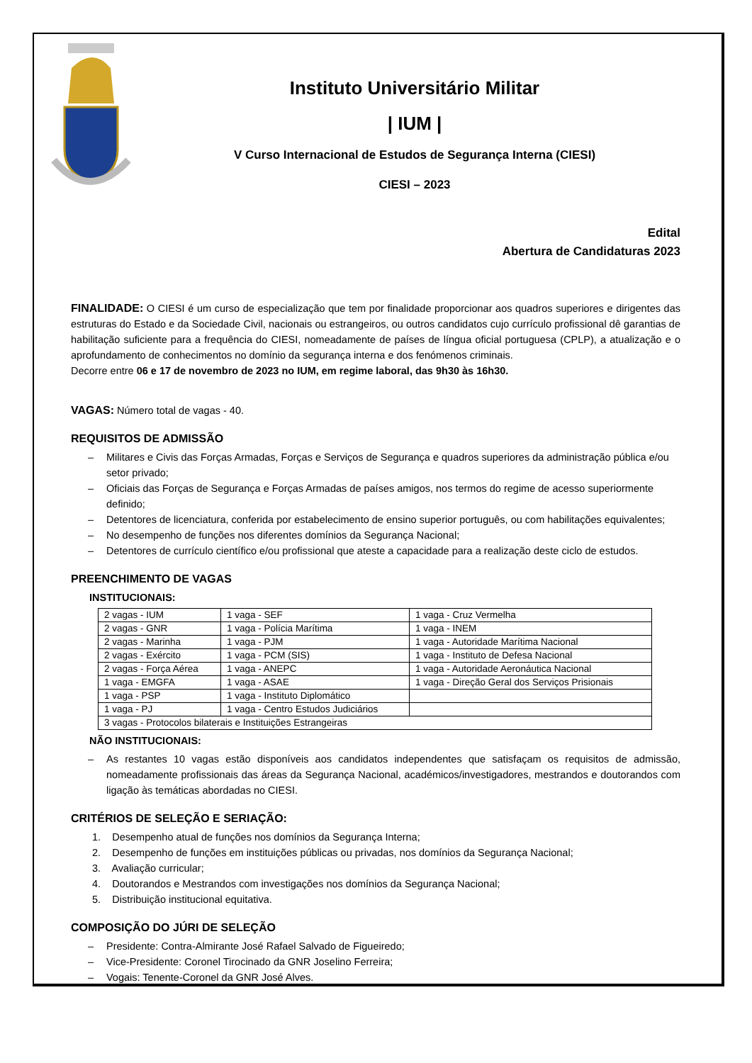Instituto Universitário Militar
| IUM |
V Curso Internacional de Estudos de Segurança Interna (CIESI)
CIESI – 2023
Edital
Abertura de Candidaturas 2023
FINALIDADE: O CIESI é um curso de especialização que tem por finalidade proporcionar aos quadros superiores e dirigentes das estruturas do Estado e da Sociedade Civil, nacionais ou estrangeiros, ou outros candidatos cujo currículo profissional dê garantias de habilitação suficiente para a frequência do CIESI, nomeadamente de países de língua oficial portuguesa (CPLP), a atualização e o aprofundamento de conhecimentos no domínio da segurança interna e dos fenómenos criminais.
Decorre entre 06 e 17 de novembro de 2023 no IUM, em regime laboral, das 9h30 às 16h30.
VAGAS: Número total de vagas - 40.
REQUISITOS DE ADMISSÃO
– Militares e Civis das Forças Armadas, Forças e Serviços de Segurança e quadros superiores da administração pública e/ou setor privado;
– Oficiais das Forças de Segurança e Forças Armadas de países amigos, nos termos do regime de acesso superiormente definido;
– Detentores de licenciatura, conferida por estabelecimento de ensino superior português, ou com habilitações equivalentes;
– No desempenho de funções nos diferentes domínios da Segurança Nacional;
– Detentores de currículo científico e/ou profissional que ateste a capacidade para a realização deste ciclo de estudos.
PREENCHIMENTO DE VAGAS
INSTITUCIONAIS:
| 2 vagas - IUM | 1 vaga - SEF | 1 vaga - Cruz Vermelha |
| 2 vagas - GNR | 1 vaga - Polícia Marítima | 1 vaga - INEM |
| 2 vagas - Marinha | 1 vaga - PJM | 1 vaga - Autoridade Marítima Nacional |
| 2 vagas - Exército | 1 vaga - PCM (SIS) | 1 vaga - Instituto de Defesa Nacional |
| 2 vagas - Força Aérea | 1 vaga - ANEPC | 1 vaga - Autoridade Aeronáutica Nacional |
| 1 vaga - EMGFA | 1 vaga - ASAE | 1 vaga - Direção Geral dos Serviços Prisionais |
| 1 vaga - PSP | 1 vaga - Instituto Diplomático | |
| 1 vaga - PJ | 1 vaga - Centro Estudos Judiciários | |
| 3 vagas - Protocolos bilaterais e Instituições Estrangeiras | | |
NÃO INSTITUCIONAIS:
–
As restantes 10 vagas estão disponíveis aos candidatos independentes que satisfaçam os requisitos de admissão, nomeadamente profissionais das áreas da Segurança Nacional, académicos/investigadores, mestrandos e doutorandos com ligação às temáticas abordadas no CIESI.
CRITÉRIOS DE SELEÇÃO E SERIAÇÃO:
1. Desempenho atual de funções nos domínios da Segurança Interna;
2. Desempenho de funções em instituições públicas ou privadas, nos domínios da Segurança Nacional;
3. Avaliação curricular;
4. Doutorandos e Mestrandos com investigações nos domínios da Segurança Nacional;
5. Distribuição institucional equitativa.
COMPOSIÇÃO DO JÚRI DE SELEÇÃO
– Presidente: Contra-Almirante José Rafael Salvado de Figueiredo;
– Vice-Presidente: Coronel Tirocinado da GNR Joselino Ferreira;
– Vogais: Tenente-Coronel da GNR José Alves.